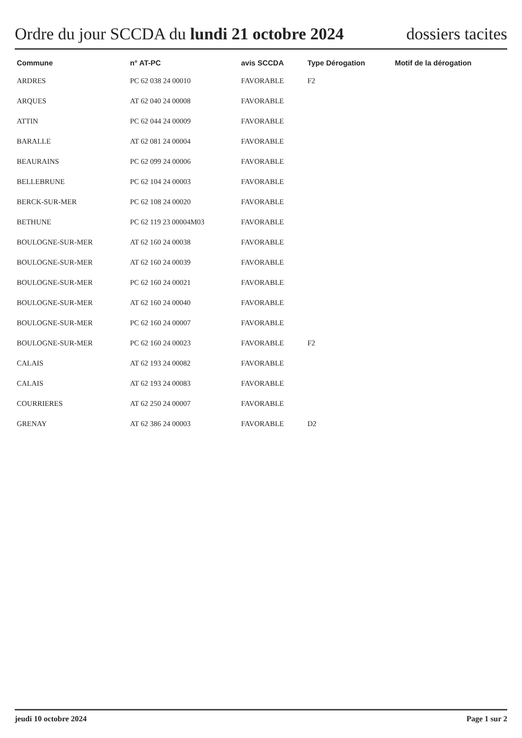Ordre du jour SCCDA du lundi 21 octobre 2024 dossiers tacites
| Commune | n° AT-PC | avis SCCDA | Type Dérogation | Motif de la dérogation |
| --- | --- | --- | --- | --- |
| ARDRES | PC 62 038 24 00010 | FAVORABLE | F2 | |
| ARQUES | AT 62 040 24 00008 | FAVORABLE | | |
| ATTIN | PC 62 044 24 00009 | FAVORABLE | | |
| BARALLE | AT 62 081 24 00004 | FAVORABLE | | |
| BEAURAINS | PC 62 099 24 00006 | FAVORABLE | | |
| BELLEBRUNE | PC 62 104 24 00003 | FAVORABLE | | |
| BERCK-SUR-MER | PC 62 108 24 00020 | FAVORABLE | | |
| BETHUNE | PC 62 119 23 00004M03 | FAVORABLE | | |
| BOULOGNE-SUR-MER | AT 62 160 24 00038 | FAVORABLE | | |
| BOULOGNE-SUR-MER | AT 62 160 24 00039 | FAVORABLE | | |
| BOULOGNE-SUR-MER | PC 62 160 24 00021 | FAVORABLE | | |
| BOULOGNE-SUR-MER | AT 62 160 24 00040 | FAVORABLE | | |
| BOULOGNE-SUR-MER | PC 62 160 24 00007 | FAVORABLE | | |
| BOULOGNE-SUR-MER | PC 62 160 24 00023 | FAVORABLE | F2 | |
| CALAIS | AT 62 193 24 00082 | FAVORABLE | | |
| CALAIS | AT 62 193 24 00083 | FAVORABLE | | |
| COURRIERES | AT 62 250 24 00007 | FAVORABLE | | |
| GRENAY | AT 62 386 24 00003 | FAVORABLE | D2 | |
jeudi 10 octobre 2024 Page 1 sur 2